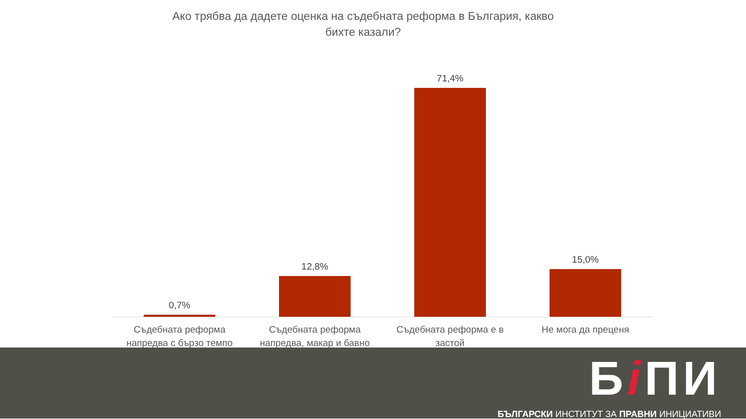Ако трябва да дадете оценка на съдебната реформа в България, какво бихте казали?
0,7% 12,8% 71,4% 15,0%
Съдебната реформа напредва с бързо темпо
Съдебната реформа напредва, макар и бавно
Съдебната реформа е в застой Не мога да преценя
Бi ПИ
БЪЛГАРСКИ ИНСТИТУТ ЗА ПРАВНИ ИНИЦИАТИВИ